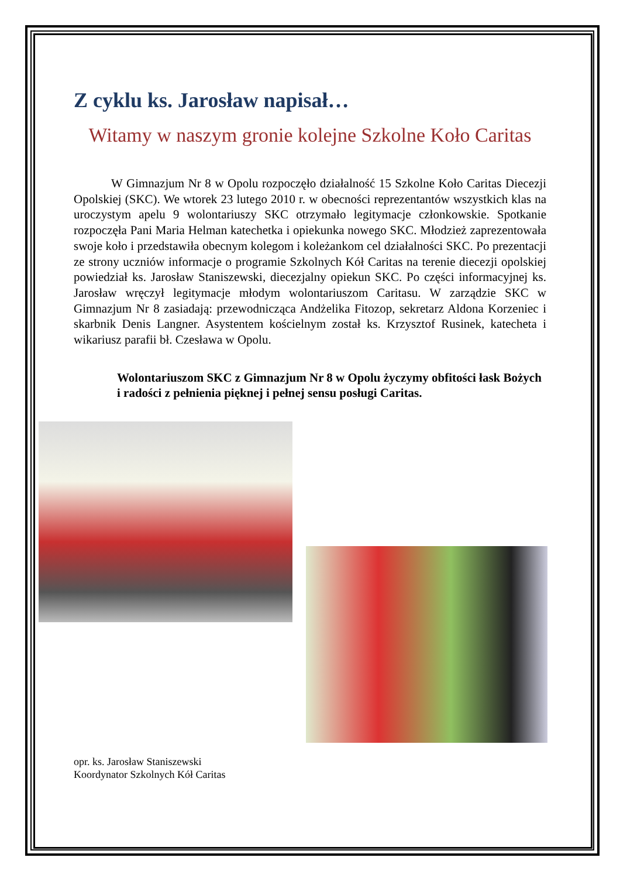Z cyklu ks. Jarosław napisał…
Witamy w naszym gronie kolejne Szkolne Koło Caritas
W Gimnazjum Nr 8 w Opolu rozpoczęło działalność 15 Szkolne Koło Caritas Diecezji Opolskiej (SKC). We wtorek 23 lutego 2010 r. w obecności reprezentantów wszystkich klas na uroczystym apelu 9 wolontariuszy SKC otrzymało legitymacje członkowskie. Spotkanie rozpoczęła Pani Maria Helman katechetka i opiekunka nowego SKC. Młodzież zaprezentowała swoje koło i przedstawiła obecnym kolegom i koleżankom cel działalności SKC. Po prezentacji ze strony uczniów informacje o programie Szkolnych Kół Caritas na terenie diecezji opolskiej powiedział ks. Jarosław Staniszewski, diecezjalny opiekun SKC. Po części informacyjnej ks. Jarosław wręczył legitymacje młodym wolontariuszom Caritasu. W zarządzie SKC w Gimnazjum Nr 8 zasiadają: przewodnicząca Andżelika Fitozop, sekretarz Aldona Korzeniec i skarbnik Denis Langner. Asystentem kościelnym został ks. Krzysztof Rusinek, katecheta i wikariusz parafii bł. Czesława w Opolu.
Wolontariuszom SKC z Gimnazjum Nr 8 w Opolu życzymy obfitości łask Bożych i radości z pełnienia pięknej i pełnej sensu posługi Caritas.
opr. ks. Jarosław Staniszewski
Koordynator Szkolnych Kół Caritas